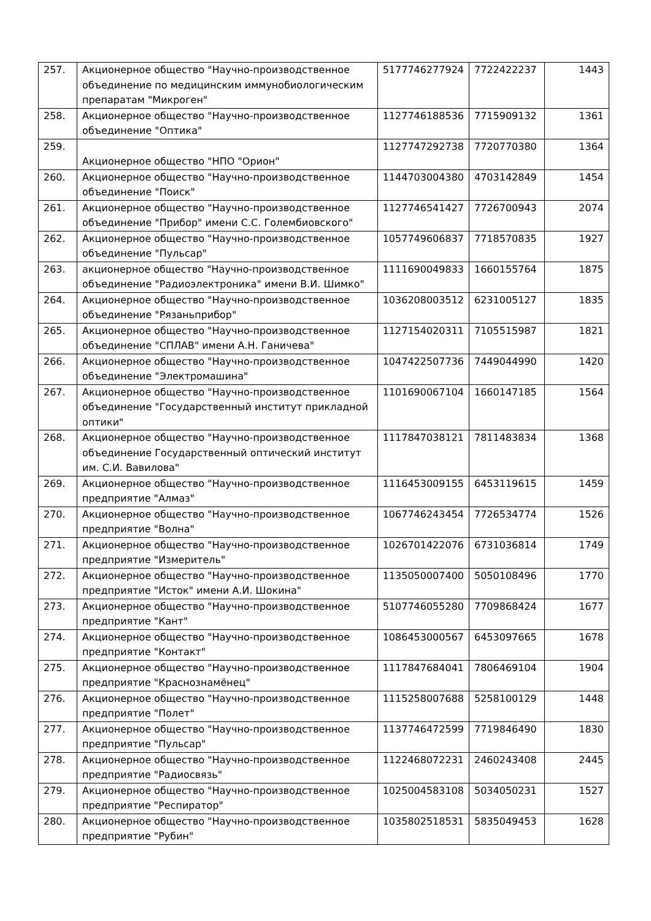| 257. | Акционерное общество "Научно-производственное объединение по медицинским иммунобиологическим препаратам "Микроген" | 5177746277924 | 7722422237 | 1443 |
| 258. | Акционерное общество "Научно-производственное объединение "Оптика" | 1127746188536 | 7715909132 | 1361 |
| 259. | Акционерное общество "НПО "Орион" | 1127747292738 | 7720770380 | 1364 |
| 260. | Акционерное общество "Научно-производственное объединение "Поиск" | 1144703004380 | 4703142849 | 1454 |
| 261. | Акционерное общество "Научно-производственное объединение "Прибор" имени С.С. Голембиовского" | 1127746541427 | 7726700943 | 2074 |
| 262. | Акционерное общество "Научно-производственное объединение "Пульсар" | 1057749606837 | 7718570835 | 1927 |
| 263. | акционерное общество "Научно-производственное объединение "Радиоэлектроника" имени В.И. Шимко" | 1111690049833 | 1660155764 | 1875 |
| 264. | Акционерное общество "Научно-производственное объединение "Рязаньприбор" | 1036208003512 | 6231005127 | 1835 |
| 265. | Акционерное общество "Научно-производственное объединение "СПЛАВ" имени А.Н. Ганичева" | 1127154020311 | 7105515987 | 1821 |
| 266. | Акционерное общество "Научно-производственное объединение "Электромашина" | 1047422507736 | 7449044990 | 1420 |
| 267. | Акционерное общество "Научно-производственное объединение "Государственный институт прикладной оптики" | 1101690067104 | 1660147185 | 1564 |
| 268. | Акционерное общество "Научно-производственное объединение Государственный оптический институт им. С.И. Вавилова" | 1117847038121 | 7811483834 | 1368 |
| 269. | Акционерное общество "Научно-производственное предприятие "Алмаз" | 1116453009155 | 6453119615 | 1459 |
| 270. | Акционерное общество "Научно-производственное предприятие "Волна" | 1067746243454 | 7726534774 | 1526 |
| 271. | Акционерное общество "Научно-производственное предприятие "Измеритель" | 1026701422076 | 6731036814 | 1749 |
| 272. | Акционерное общество "Научно-производственное предприятие "Исток" имени А.И. Шокина" | 1135050007400 | 5050108496 | 1770 |
| 273. | Акционерное общество "Научно-производственное предприятие "Кант" | 5107746055280 | 7709868424 | 1677 |
| 274. | Акционерное общество "Научно-производственное предприятие "Контакт" | 1086453000567 | 6453097665 | 1678 |
| 275. | Акционерное общество "Научно-производственное предприятие "Краснознамёнец" | 1117847684041 | 7806469104 | 1904 |
| 276. | Акционерное общество "Научно-производственное предприятие "Полет" | 1115258007688 | 5258100129 | 1448 |
| 277. | Акционерное общество "Научно-производственное предприятие "Пульсар" | 1137746472599 | 7719846490 | 1830 |
| 278. | Акционерное общество "Научно-производственное предприятие "Радиосвязь" | 1122468072231 | 2460243408 | 2445 |
| 279. | Акционерное общество "Научно-производственное предприятие "Респиратор" | 1025004583108 | 5034050231 | 1527 |
| 280. | Акционерное общество "Научно-производственное предприятие "Рубин" | 1035802518531 | 5835049453 | 1628 |